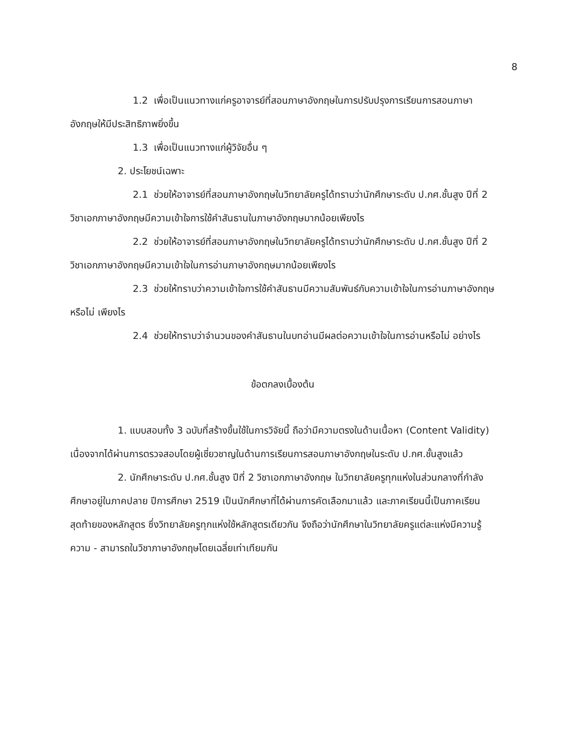8
1.2 เพื่อเป็นแนวทางแก่ครูอาจารย์ที่สอนภาษาอังกฤษในการปรับปรุงการเรียนการสอนภาษาอังกฤษให้มีประสิทธิภาพยิ่งขึ้น
1.3 เพื่อเป็นแนวทางแก่ผู้วิจัยอื่น ๆ
2. ประโยชน์เฉพาะ
2.1 ช่วยให้อาจารย์ที่สอนภาษาอังกฤษในวิทยาลัยครูได้ทราบว่านักศึกษาระดับ ป.กศ.ชั้นสูง ปีที่ 2 วิชาเอกภาษาอังกฤษมีความเข้าใจการใช้คำสันธานในภาษาอังกฤษมากน้อยเพียงไร
2.2 ช่วยให้อาจารย์ที่สอนภาษาอังกฤษในวิทยาลัยครูได้ทราบว่านักศึกษาระดับ ป.กศ.ชั้นสูง ปีที่ 2 วิชาเอกภาษาอังกฤษมีความเข้าใจในการอ่านภาษาอังกฤษมากน้อยเพียงไร
2.3 ช่วยให้ทราบว่าความเข้าใจการใช้คำสันธานมีความสัมพันธ์กับความเข้าใจในการอ่านภาษาอังกฤษหรือไม่ เพียงไร
2.4 ช่วยให้ทราบว่าจำนวนของคำสันธานในบทอ่านมีผลต่อความเข้าใจในการอ่านหรือไม่ อย่างไร
ข้อตกลงเบื้องต้น
1. แบบสอบทั้ง 3 ฉบับที่สร้างขึ้นใช้ในการวิจัยนี้ ถือว่ามีความตรงในด้านเนื้อหา (Content Validity) เนื่องจากได้ผ่านการตรวจสอบโดยผู้เชี่ยวชาญในด้านการเรียนการสอนภาษาอังกฤษในระดับ ป.กศ.ชั้นสูงแล้ว
2. นักศึกษาระดับ ป.กศ.ชั้นสูง ปีที่ 2 วิชาเอกภาษาอังกฤษ ในวิทยาลัยครูทุกแห่งในส่วนกลางที่กำลังศึกษาอยู่ในภาคปลาย ปีการศึกษา 2519 เป็นนักศึกษาที่ได้ผ่านการคัดเลือกมาแล้ว และภาคเรียนนี้เป็นภาคเรียนสุดท้ายของหลักสูตร ซึ่งวิทยาลัยครูทุกแห่งใช้หลักสูตรเดียวกัน จึงถือว่านักศึกษาในวิทยาลัยครูแต่ละแห่งมีความรู้ความ - สามารถในวิชาภาษาอังกฤษโดยเฉลี่ยเท่าเทียมกัน